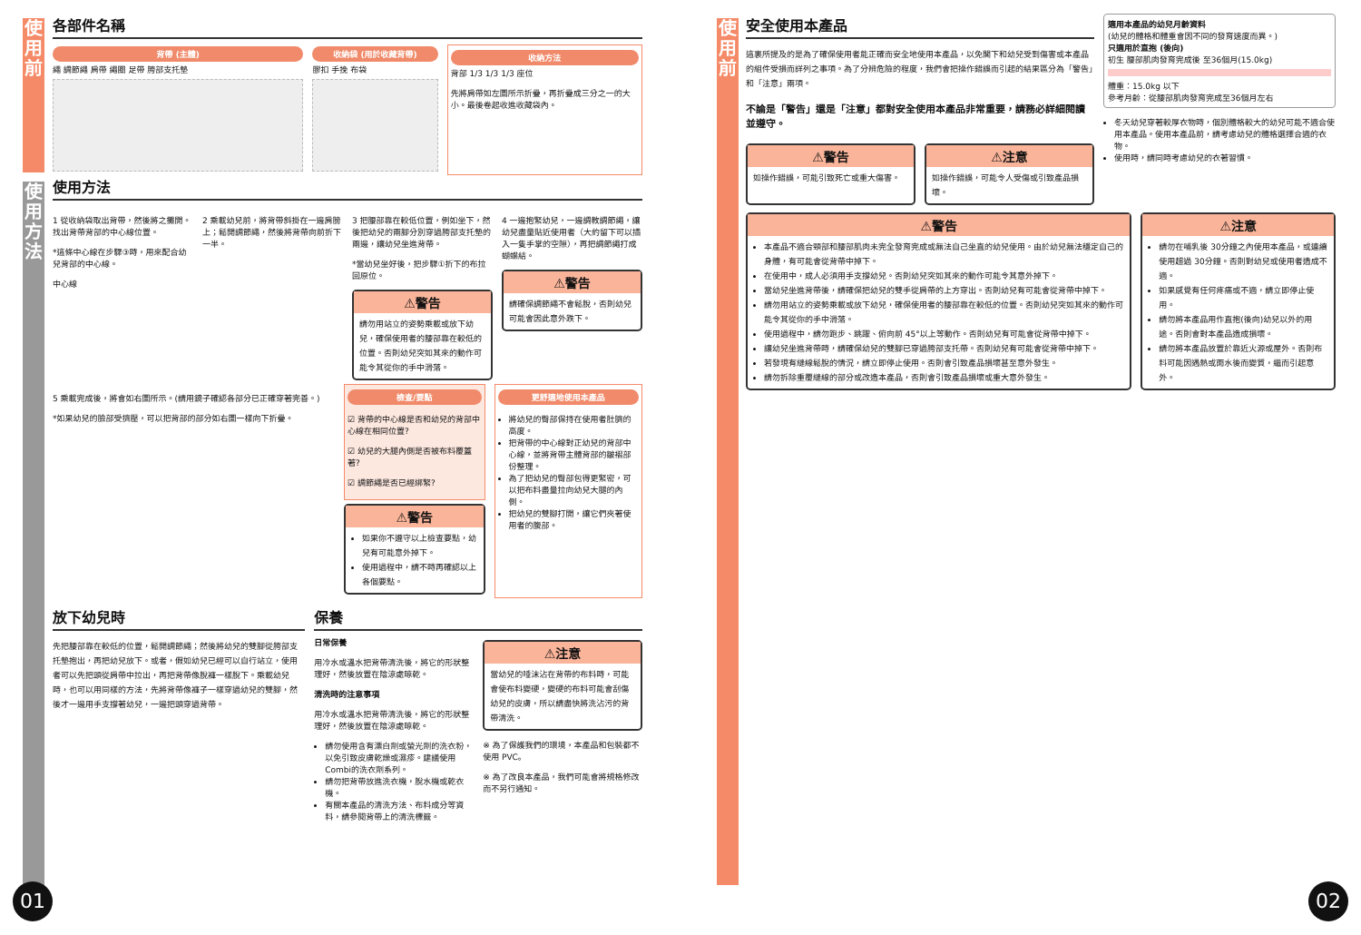使用前
使用方法
各部件名稱
背帶 (主體)
繩 調節繩 肩帶 繩圈 足帶 胯部支托墊
收納袋 (用於收藏背帶)
膠扣 手挽 布袋
收納方法
背部 1/3 1/3 1/3 座位
先將肩帶如左圖所示折疊，再折疊成三分之一的大小。最後卷起收進收藏袋內。
使用方法
1 從收納袋取出背帶，然後將之攤開。找出背帶背部的中心線位置。
*這條中心線在步驟③時，用來配合幼兒背部的中心線。
中心線
2 乘載幼兒前，將背帶斜掛在一邊肩膀上；鬆開調節繩，然後將背帶向前折下一半。
3 把腰部靠在較低位置，例如坐下，然後把幼兒的兩腳分別穿過胯部支托墊的兩邊，讓幼兒坐進背帶。
*當幼兒坐好後，把步驟①折下的布拉回原位。
⚠警告
請勿用站立的姿勢乘載或放下幼兒，確保使用者的腰部靠在較低的位置。否則幼兒突如其來的動作可能令其從你的手中滑落。
4 一邊抱緊幼兒，一邊調教調節繩，讓幼兒盡量貼近使用者（大約留下可以插入一隻手掌的空隙），再把調節繩打成蝴蝶結。
⚠警告
請確保調節繩不會鬆脫，否則幼兒可能會因此意外跌下。
5 乘載完成後，將會如右圖所示。(請用鏡子確認各部分已正確穿著完善。)
*如果幼兒的臉部受擠壓，可以把背部的部分如右圖一樣向下折疊。
檢查/要點
☑ 背帶的中心線是否和幼兒的背部中心線在相同位置?
☑ 幼兒的大腿內側是否被布料覆蓋著?
☑ 調節繩是否已經綁緊?
⚠警告
如果你不遵守以上檢查要點，幼兒有可能意外掉下。
使用過程中，請不時再確認以上各個要點。
更舒適地使用本產品
將幼兒的臀部保持在使用者肚臍的高度。
把背帶的中心線對正幼兒的背部中心線，並將背帶主體背部的皺褶部份整理。
為了把幼兒的臀部包得更緊密，可以把布料盡量拉向幼兒大腿的內側。
把幼兒的雙腳打開，讓它們夾著使用者的腹部。
放下幼兒時
先把腰部靠在較低的位置，鬆開調節繩；然後將幼兒的雙腳從胯部支托墊抱出，再把幼兒放下。或者，假如幼兒已經可以自行站立，使用者可以先把頭從肩帶中拉出，再把背帶像脫褲一樣脫下。乘載幼兒時，也可以用同樣的方法，先將背帶像褲子一樣穿過幼兒的雙腳，然後才一邊用手支撐著幼兒，一邊把頭穿過背帶。
保養
日常保養
用冷水或溫水把背帶清洗後，將它的形狀整理好，然後放置在陰涼處晾乾。
清洗時的注意事項
用冷水或溫水把背帶清洗後，將它的形狀整理好，然後放置在陰涼處晾乾。
請勿使用含有漂白劑或螢光劑的洗衣粉，以免引致皮膚乾燥或濕疹。建議使用Combi的洗衣劑系列。
請勿把背帶放進洗衣機，脫水機或乾衣機。
有關本產品的清洗方法、布料成分等資料，請參閱背帶上的清洗標籤。
⚠注意
當幼兒的唾沫沾在背帶的布料時，可能會使布料變硬，變硬的布料可能會刮傷幼兒的皮膚，所以請盡快將洗沾污的背帶清洗。
※ 為了保護我們的環境，本產品和包裝都不使用 PVC。
※ 為了改良本產品，我們可能會將規格修改而不另行通知。
使用前
安全使用本產品
這裏所提及的是為了確保使用者能正確而安全地使用本產品，以免閣下和幼兒受到傷害或本產品的組件受損而詳列之事項。為了分辨危險的程度，我們會把操作錯誤而引起的結果區分為「警告」和「注意」兩項。
不論是「警告」還是「注意」都對安全使用本產品非常重要，請務必詳細閱讀並遵守。
⚠警告
如操作錯誤，可能引致死亡或重大傷害。
⚠注意
如操作錯誤，可能令人受傷或引致產品損壞。
適用本產品的幼兒月齡資料
(幼兒的體格和體重會因不同的發育速度而異。)
只適用於直抱 (後向)
初生 腰部肌肉發育完成後 至36個月(15.0kg)
體重：15.0kg 以下
參考月齡：從腰部肌肉發育完成至36個月左右
冬天幼兒穿著較厚衣物時，個別體格較大的幼兒可能不適合使用本產品。使用本產品前，請考慮幼兒的體格選擇合適的衣物。
使用時，請同時考慮幼兒的衣著習慣。
⚠警告
本產品不適合頸部和腰部肌肉未完全發育完成或無法自己坐直的幼兒使用。由於幼兒無法穩定自己的身體，有可能會從背帶中掉下。
在使用中，成人必須用手支撐幼兒。否則幼兒突如其來的動作可能令其意外掉下。
當幼兒坐進背帶後，請確保把幼兒的雙手從肩帶的上方穿出。否則幼兒有可能會從背帶中掉下。
請勿用站立的姿勢乘載或放下幼兒，確保使用者的腰部靠在較低的位置。否則幼兒突如其來的動作可能令其從你的手中滑落。
使用過程中，請勿跑步、跳躍、俯向前 45°以上等動作。否則幼兒有可能會從背帶中掉下。
讓幼兒坐進背帶時，請確保幼兒的雙腳已穿過胯部支托帶。否則幼兒有可能會從背帶中掉下。
若發現有縫線鬆脫的情況，請立即停止使用。否則會引致產品損壞甚至意外發生。
請勿拆除重覆縫線的部分或改造本產品，否則會引致產品損壞或重大意外發生。
⚠注意
請勿在哺乳後 30分鐘之內使用本產品，或連續使用超過 30分鐘。否則對幼兒或使用者造成不適。
如果感覺有任何疼痛或不適，請立即停止使用。
請勿將本產品用作直抱(後向)幼兒以外的用途。否則會對本產品造成損壞。
請勿將本產品放置於靠近火源或屋外。否則布料可能因遇熱或雨水後而變質，繼而引起意外。
01 02